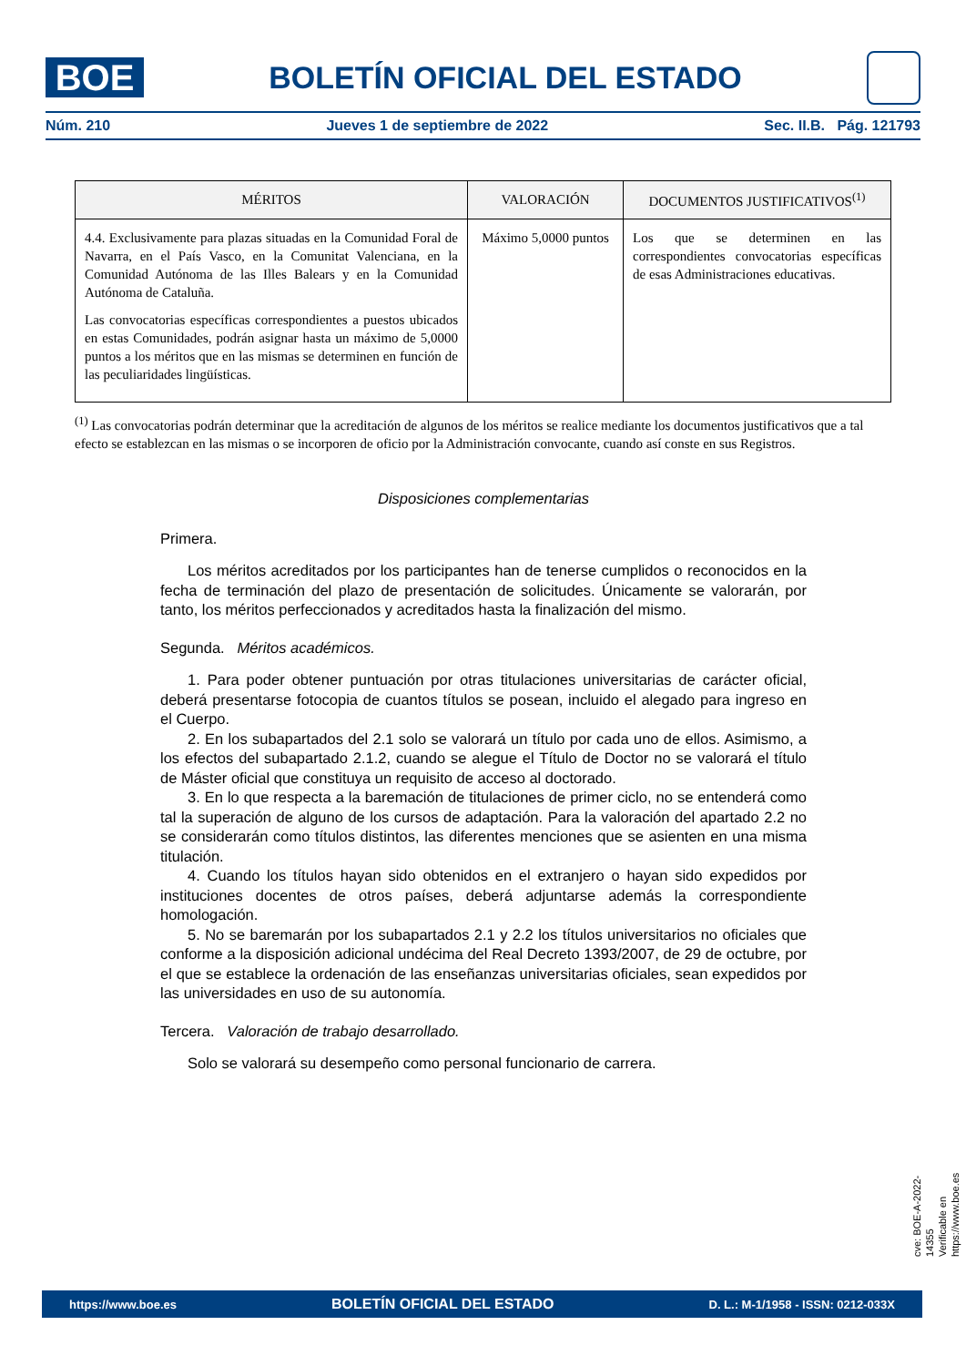BOE
BOLETÍN OFICIAL DEL ESTADO
Núm. 210 Jueves 1 de septiembre de 2022 Sec. II.B. Pág. 121793
| MÉRITOS | VALORACIÓN | DOCUMENTOS JUSTIFICATIVOS<sup>(1)</sup> |
| --- | --- | --- |
| 4.4. Exclusivamente para plazas situadas en la Comunidad Foral de Navarra, en el País Vasco, en la Comunitat Valenciana, en la Comunidad Autónoma de las Illes Balears y en la Comunidad Autónoma de Cataluña. Las convocatorias específicas correspondientes a puestos ubicados en estas Comunidades, podrán asignar hasta un máximo de 5,0000 puntos a los méritos que en las mismas se determinen en función de las peculiaridades lingüísticas. | Máximo 5,0000 puntos | Los que se determinen en las correspondientes convocatorias específicas de esas Administraciones educativas. |
<sup>(1)</sup> Las convocatorias podrán determinar que la acreditación de algunos de los méritos se realice mediante los documentos justificativos que a tal efecto se establezcan en las mismas o se incorporen de oficio por la Administración convocante, cuando así conste en sus Registros.
Disposiciones complementarias
Primera.
Los méritos acreditados por los participantes han de tenerse cumplidos o reconocidos en la fecha de terminación del plazo de presentación de solicitudes. Únicamente se valorarán, por tanto, los méritos perfeccionados y acreditados hasta la finalización del mismo.
Segunda. Méritos académicos.
1. Para poder obtener puntuación por otras titulaciones universitarias de carácter oficial, deberá presentarse fotocopia de cuantos títulos se posean, incluido el alegado para ingreso en el Cuerpo.
2. En los subapartados del 2.1 solo se valorará un título por cada uno de ellos. Asimismo, a los efectos del subapartado 2.1.2, cuando se alegue el Título de Doctor no se valorará el título de Máster oficial que constituya un requisito de acceso al doctorado.
3. En lo que respecta a la baremación de titulaciones de primer ciclo, no se entenderá como tal la superación de alguno de los cursos de adaptación. Para la valoración del apartado 2.2 no se considerarán como títulos distintos, las diferentes menciones que se asienten en una misma titulación.
4. Cuando los títulos hayan sido obtenidos en el extranjero o hayan sido expedidos por instituciones docentes de otros países, deberá adjuntarse además la correspondiente homologación.
5. No se baremarán por los subapartados 2.1 y 2.2 los títulos universitarios no oficiales que conforme a la disposición adicional undécima del Real Decreto 1393/2007, de 29 de octubre, por el que se establece la ordenación de las enseñanzas universitarias oficiales, sean expedidos por las universidades en uso de su autonomía.
Tercera. Valoración de trabajo desarrollado.
Solo se valorará su desempeño como personal funcionario de carrera.
cve: BOE-A-2022-14355
Verificable en https://www.boe.es
https://www.boe.es BOLETÍN OFICIAL DEL ESTADO D. L.: M-1/1958 - ISSN: 0212-033X